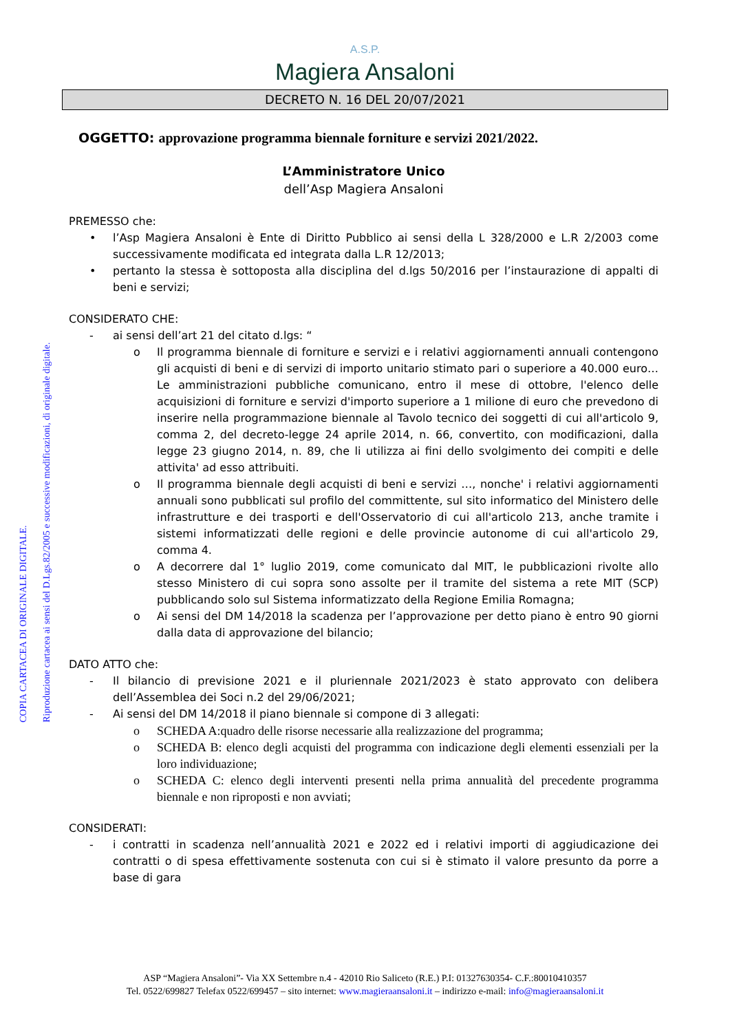COPIA CARTACEA DI ORIGINALE DIGITALE.
Riproduzione cartacea ai sensi del D.Lgs.82/2005 e successive modificazioni, di originale digitale.
A.S.P.
Magiera Ansaloni
DECRETO N. 16 DEL 20/07/2021
OGGETTO: approvazione programma biennale forniture e servizi 2021/2022.
L’Amministratore Unico
dell’Asp Magiera Ansaloni
PREMESSO che:
• l’Asp Magiera Ansaloni è Ente di Diritto Pubblico ai sensi della L 328/2000 e L.R 2/2003 come successivamente modificata ed integrata dalla L.R 12/2013;
• pertanto la stessa è sottoposta alla disciplina del d.lgs 50/2016 per l’instaurazione di appalti di beni e servizi;
CONSIDERATO CHE:
- ai sensi dell’art 21 del citato d.lgs: “
o Il programma biennale di forniture e servizi e i relativi aggiornamenti annuali contengono gli acquisti di beni e di servizi di importo unitario stimato pari o superiore a 40.000 euro…Le amministrazioni pubbliche comunicano, entro il mese di ottobre, l'elenco delle acquisizioni di forniture e servizi d'importo superiore a 1 milione di euro che prevedono di inserire nella programmazione biennale al Tavolo tecnico dei soggetti di cui all'articolo 9, comma 2, del decreto-legge 24 aprile 2014, n. 66, convertito, con modificazioni, dalla legge 23 giugno 2014, n. 89, che li utilizza ai fini dello svolgimento dei compiti e delle attivita' ad esso attribuiti.
o Il programma biennale degli acquisti di beni e servizi …, nonche' i relativi aggiornamenti annuali sono pubblicati sul profilo del committente, sul sito informatico del Ministero delle infrastrutture e dei trasporti e dell'Osservatorio di cui all'articolo 213, anche tramite i sistemi informatizzati delle regioni e delle provincie autonome di cui all'articolo 29, comma 4.
o A decorrere dal 1° luglio 2019, come comunicato dal MIT, le pubblicazioni rivolte allo stesso Ministero di cui sopra sono assolte per il tramite del sistema a rete MIT (SCP) pubblicando solo sul Sistema informatizzato della Regione Emilia Romagna;
o Ai sensi del DM 14/2018 la scadenza per l’approvazione per detto piano è entro 90 giorni dalla data di approvazione del bilancio;
DATO ATTO che:
- Il bilancio di previsione 2021 e il pluriennale 2021/2023 è stato approvato con delibera dell’Assemblea dei Soci n.2 del 29/06/2021;
- Ai sensi del DM 14/2018 il piano biennale si compone di 3 allegati:
o SCHEDA A:quadro delle risorse necessarie alla realizzazione del programma;
o SCHEDA B: elenco degli acquisti del programma con indicazione degli elementi essenziali per la loro individuazione;
o SCHEDA C: elenco degli interventi presenti nella prima annualità del precedente programma biennale e non riproposti e non avviati;
CONSIDERATI:
- i contratti in scadenza nell’annualità 2021 e 2022 ed i relativi importi di aggiudicazione dei contratti o di spesa effettivamente sostenuta con cui si è stimato il valore presunto da porre a base di gara
ASP “Magiera Ansaloni”- Via XX Settembre n.4 - 42010 Rio Saliceto (R.E.) P.I: 01327630354- C.F.:80010410357
Tel. 0522/699827 Telefax 0522/699457 – sito internet: www.magieraansaloni.it – indirizzo e-mail: info@magieraansaloni.it